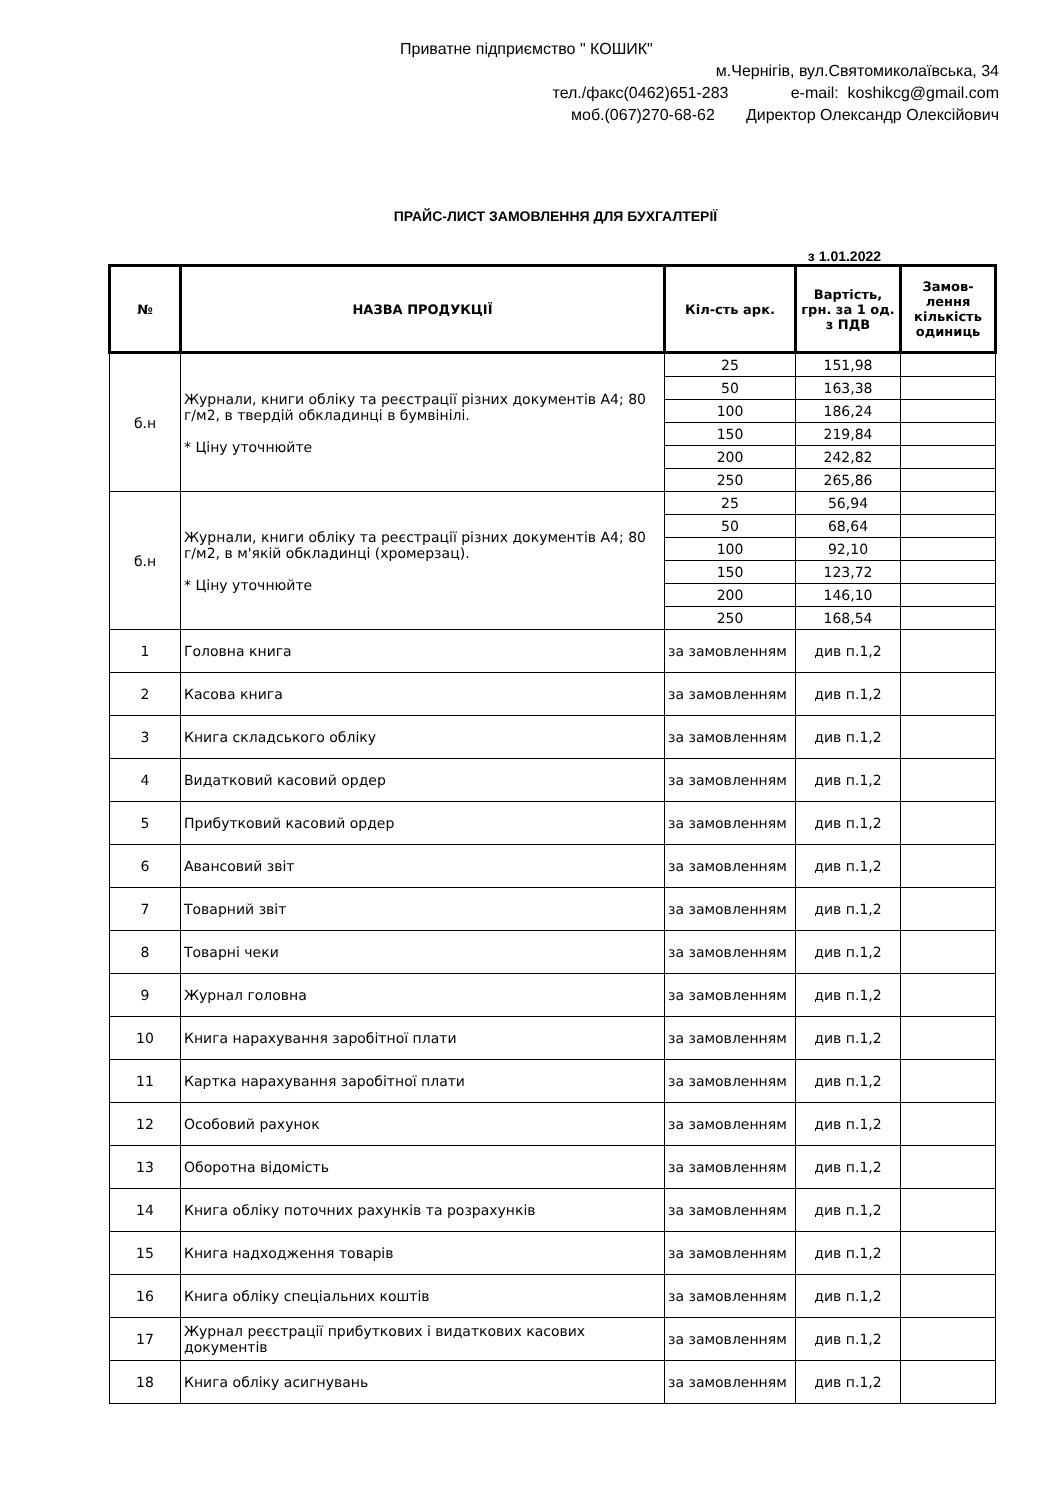Приватне підприємство " КОШИК"
м.Чернігів, вул.Святомиколаївська, 34
тел./факс(0462)651-283 e-mail: koshikcg@gmail.com
моб.(067)270-68-62 Директор Олександр Олексійович
ПРАЙС-ЛИСТ ЗАМОВЛЕННЯ ДЛЯ БУХГАЛТЕРІЇ
з 1.01.2022
| № | НАЗВА ПРОДУКЦІЇ | Кіл-сть арк. | Вартість, грн. за 1 од. з ПДВ | Замов-лення кількість одиниць |
| --- | --- | --- | --- | --- |
| б.н | Журнали, книги обліку та реєстрації різних документів А4; 80 г/м2, в твердій обкладинці в бумвінілі. * Ціну уточнюйте | 25 | 151,98 | |
| | | 50 | 163,38 | |
| | | 100 | 186,24 | |
| | | 150 | 219,84 | |
| | | 200 | 242,82 | |
| | | 250 | 265,86 | |
| б.н | Журнали, книги обліку та реєстрації різних документів А4; 80 г/м2, в м'якій обкладинці (хромерзац). * Ціну уточнюйте | 25 | 56,94 | |
| | | 50 | 68,64 | |
| | | 100 | 92,10 | |
| | | 150 | 123,72 | |
| | | 200 | 146,10 | |
| | | 250 | 168,54 | |
| 1 | Головна книга | за замовленням | див п.1,2 | |
| 2 | Касова книга | за замовленням | див п.1,2 | |
| 3 | Книга складського обліку | за замовленням | див п.1,2 | |
| 4 | Видатковий касовий ордер | за замовленням | див п.1,2 | |
| 5 | Прибутковий касовий ордер | за замовленням | див п.1,2 | |
| 6 | Авансовий звіт | за замовленням | див п.1,2 | |
| 7 | Товарний звіт | за замовленням | див п.1,2 | |
| 8 | Товарні чеки | за замовленням | див п.1,2 | |
| 9 | Журнал головна | за замовленням | див п.1,2 | |
| 10 | Книга нарахування заробітної плати | за замовленням | див п.1,2 | |
| 11 | Картка нарахування заробітної плати | за замовленням | див п.1,2 | |
| 12 | Особовий рахунок | за замовленням | див п.1,2 | |
| 13 | Оборотна відомість | за замовленням | див п.1,2 | |
| 14 | Книга обліку поточних рахунків та розрахунків | за замовленням | див п.1,2 | |
| 15 | Книга надходження товарів | за замовленням | див п.1,2 | |
| 16 | Книга обліку спеціальних коштів | за замовленням | див п.1,2 | |
| 17 | Журнал реєстрації прибуткових і видаткових касових документів | за замовленням | див п.1,2 | |
| 18 | Книга обліку асигнувань | за замовленням | див п.1,2 | |